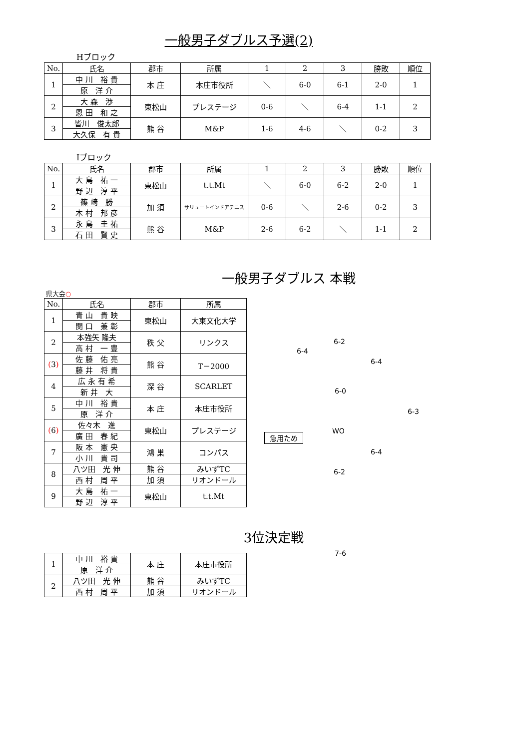一般男子ダブルス予選(2)
Hブロック
| No. | 氏名 | 郡市 | 所属 | 1 | 2 | 3 | 勝敗 | 順位 |
| --- | --- | --- | --- | --- | --- | --- | --- | --- |
| 1 | 中 川 裕 貴 | 本 庄 | 本庄市役所 | ＼ | 6-0 | 6-1 | 2-0 | 1 |
| | 原 洋 介 | | | | | | | |
| 2 | 大 森 渉 | 東松山 | プレステージ | 0-6 | ＼ | 6-4 | 1-1 | 2 |
| | 恩 田 和 之 | | | | | | | |
| 3 | 皆川 俊太郎 | 熊 谷 | M&P | 1-6 | 4-6 | ＼ | 0-2 | 3 |
| | 大久保 有 貴 | | | | | | | |
Iブロック
| No. | 氏名 | 郡市 | 所属 | 1 | 2 | 3 | 勝敗 | 順位 |
| --- | --- | --- | --- | --- | --- | --- | --- | --- |
| 1 | 大 島 祐 一 | 東松山 | t.t.Mt | ＼ | 6-0 | 6-2 | 2-0 | 1 |
| | 野 辺 淳 平 | | | | | | | |
| 2 | 篠 崎 勝 | 加 須 | サリュートインドアテニス | 0-6 | ＼ | 2-6 | 0-2 | 3 |
| | 木 村 邦 彦 | | | | | | | |
| 3 | 永 島 圭 祐 | 熊 谷 | M&P | 2-6 | 6-2 | ＼ | 1-1 | 2 |
| | 石 田 賢 史 | | | | | | | |
一般男子ダブルス 本戦
県大会○
| No. | 氏名 | 郡市 | 所属 |
| --- | --- | --- | --- |
| 1 | 青 山 貴 映 | 東松山 | 大東文化大学 |
| | 関 口 兼 彰 | | |
| 2 | 本強矢 隆夫 | 秩 父 | リンクス |
| | 高 村 一 豊 | | |
| ( 3 ) | 佐 藤 佑 亮 | 熊 谷 | T－2000 |
| | 藤 井 将 貴 | | |
| 4 | 広 永 有 希 | 深 谷 | SCARLET |
| | 新 井 大 | | |
| 5 | 中 川 裕 貴 | 本 庄 | 本庄市役所 |
| | 原 洋 介 | | |
| ( 6 ) | 佐々木 進 | 東松山 | プレステージ |
| | 廣 田 春 紀 | | |
| 7 | 阪 本 憲 央 | 鴻 巣 | コンパス |
| | 小 川 貴 司 | | |
| 8 | 八ツ田 光 伸 | 熊 谷 | みいずTC |
| | 西 村 周 平 | 加 須 | リオンドール |
| 9 | 大 島 祐 一 | 東松山 | t.t.Mt |
| | 野 辺 淳 平 | | |
3位決定戦
| 1 | 中 川 裕 貴 | 本 庄 | 本庄市役所 |
| | 原 洋 介 | | |
| 2 | 八ツ田 光 伸 | 熊 谷 | みいずTC |
| | 西 村 周 平 | 加 須 | リオンドール |
6-4
6-2
6-4
6-0
6-3
WO
急用ため
6-4
6-2
7-6